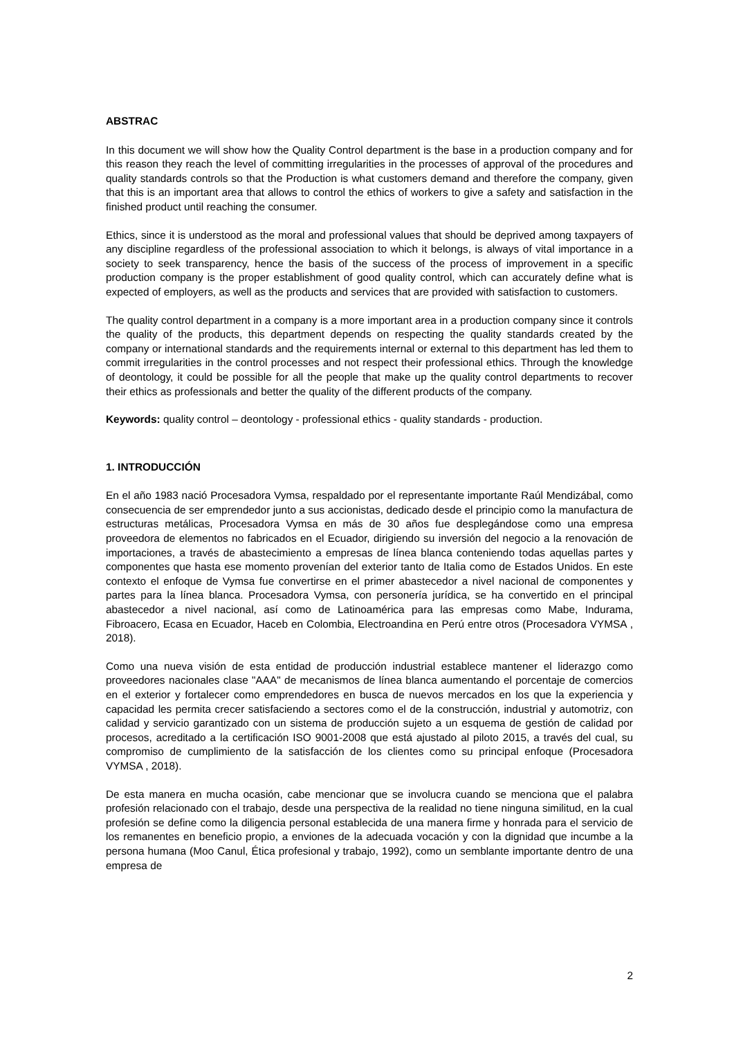ABSTRAC
In this document we will show how the Quality Control department is the base in a production company and for this reason they reach the level of committing irregularities in the processes of approval of the procedures and quality standards controls so that the Production is what customers demand and therefore the company, given that this is an important area that allows to control the ethics of workers to give a safety and satisfaction in the finished product until reaching the consumer.
Ethics, since it is understood as the moral and professional values that should be deprived among taxpayers of any discipline regardless of the professional association to which it belongs, is always of vital importance in a society to seek transparency, hence the basis of the success of the process of improvement in a specific production company is the proper establishment of good quality control, which can accurately define what is expected of employers, as well as the products and services that are provided with satisfaction to customers.
The quality control department in a company is a more important area in a production company since it controls the quality of the products, this department depends on respecting the quality standards created by the company or international standards and the requirements internal or external to this department has led them to commit irregularities in the control processes and not respect their professional ethics. Through the knowledge of deontology, it could be possible for all the people that make up the quality control departments to recover their ethics as professionals and better the quality of the different products of the company.
Keywords: quality control – deontology - professional ethics - quality standards - production.
1. INTRODUCCIÓN
En el año 1983 nació Procesadora Vymsa, respaldado por el representante importante Raúl Mendizábal, como consecuencia de ser emprendedor junto a sus accionistas, dedicado desde el principio como la manufactura de estructuras metálicas, Procesadora Vymsa en más de 30 años fue desplegándose como una empresa proveedora de elementos no fabricados en el Ecuador, dirigiendo su inversión del negocio a la renovación de importaciones, a través de abastecimiento a empresas de línea blanca conteniendo todas aquellas partes y componentes que hasta ese momento provenían del exterior tanto de Italia como de Estados Unidos. En este contexto el enfoque de Vymsa fue convertirse en el primer abastecedor a nivel nacional de componentes y partes para la línea blanca. Procesadora Vymsa, con personería jurídica, se ha convertido en el principal abastecedor a nivel nacional, así como de Latinoamérica para las empresas como Mabe, Indurama, Fibroacero, Ecasa en Ecuador, Haceb en Colombia, Electroandina en Perú entre otros (Procesadora VYMSA , 2018).
Como una nueva visión de esta entidad de producción industrial establece mantener el liderazgo como proveedores nacionales clase "AAA" de mecanismos de línea blanca aumentando el porcentaje de comercios en el exterior y fortalecer como emprendedores en busca de nuevos mercados en los que la experiencia y capacidad les permita crecer satisfaciendo a sectores como el de la construcción, industrial y automotriz, con calidad y servicio garantizado con un sistema de producción sujeto a un esquema de gestión de calidad por procesos, acreditado a la certificación ISO 9001-2008 que está ajustado al piloto 2015, a través del cual, su compromiso de cumplimiento de la satisfacción de los clientes como su principal enfoque (Procesadora VYMSA , 2018).
De esta manera en mucha ocasión, cabe mencionar que se involucra cuando se menciona que el palabra profesión relacionado con el trabajo, desde una perspectiva de la realidad no tiene ninguna similitud, en la cual profesión se define como la diligencia personal establecida de una manera firme y honrada para el servicio de los remanentes en beneficio propio, a enviones de la adecuada vocación y con la dignidad que incumbe a la persona humana (Moo Canul, Ética profesional y trabajo, 1992), como un semblante importante dentro de una empresa de
2